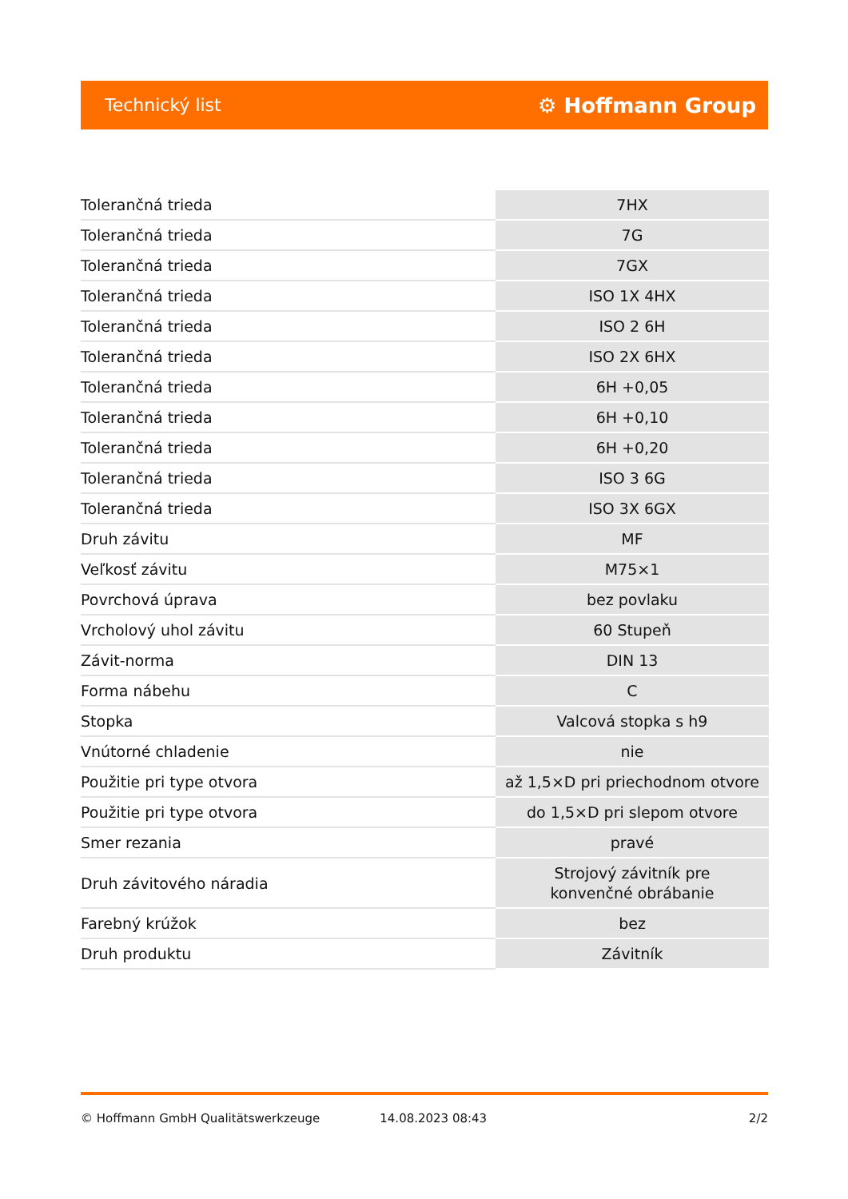Technický list ⚙ Hoffmann Group
| Tolerančná trieda | 7HX |
| Tolerančná trieda | 7G |
| Tolerančná trieda | 7GX |
| Tolerančná trieda | ISO 1X 4HX |
| Tolerančná trieda | ISO 2 6H |
| Tolerančná trieda | ISO 2X 6HX |
| Tolerančná trieda | 6H +0,05 |
| Tolerančná trieda | 6H +0,10 |
| Tolerančná trieda | 6H +0,20 |
| Tolerančná trieda | ISO 3 6G |
| Tolerančná trieda | ISO 3X 6GX |
| Druh závitu | MF |
| Veľkosť závitu | M75×1 |
| Povrchová úprava | bez povlaku |
| Vrcholový uhol závitu | 60 Stupeň |
| Závit-norma | DIN 13 |
| Forma nábehu | C |
| Stopka | Valcová stopka s h9 |
| Vnútorné chladenie | nie |
| Použitie pri type otvora | až 1,5×D pri priechodnom otvore |
| Použitie pri type otvora | do 1,5×D pri slepom otvore |
| Smer rezania | pravé |
| Druh závitového náradia | Strojový závitník pre konvenčné obrábanie |
| Farebný krúžok | bez |
| Druh produktu | Závitník |
© Hoffmann GmbH Qualitätswerkzeuge 14.08.2023 08:43 2/2